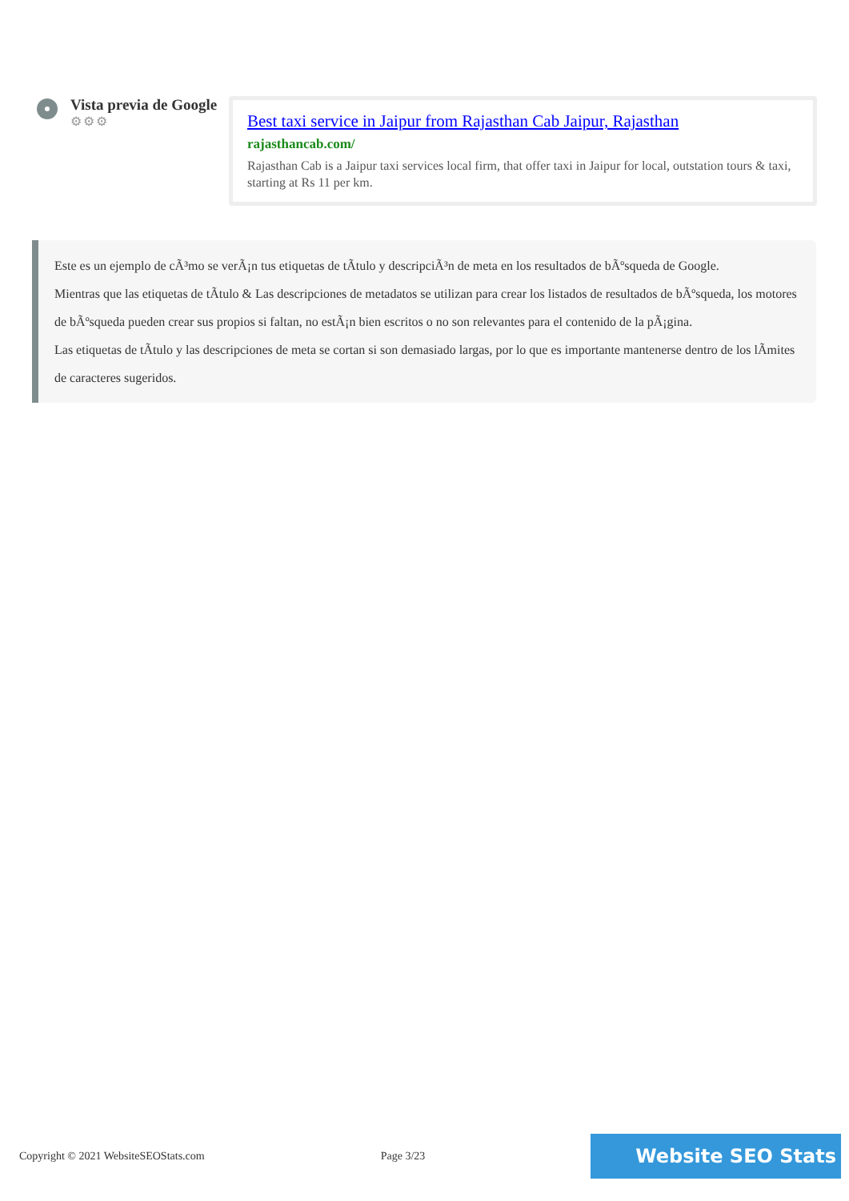Vista previa de Google
⚙⚙⚙
Best taxi service in Jaipur from Rajasthan Cab Jaipur, Rajasthan
rajasthancab.com/
Rajasthan Cab is a Jaipur taxi services local firm, that offer taxi in Jaipur for local, outstation tours & taxi, starting at Rs 11 per km.
Este es un ejemplo de cÃ³mo se verÃ¡n tus etiquetas de tÃtulo y descripciÃ³n de meta en los resultados de bÃºsqueda de Google.
Mientras que las etiquetas de tÃtulo & Las descripciones de metadatos se utilizan para crear los listados de resultados de bÃºsqueda, los motores de bÃºsqueda pueden crear sus propios si faltan, no estÃ¡n bien escritos o no son relevantes para el contenido de la pÃ¡gina.
Las etiquetas de tÃtulo y las descripciones de meta se cortan si son demasiado largas, por lo que es importante mantenerse dentro de los lÃmites de caracteres sugeridos.
Copyright © 2021 WebsiteSEOStats.com Page 3/23
Website SEO Stats